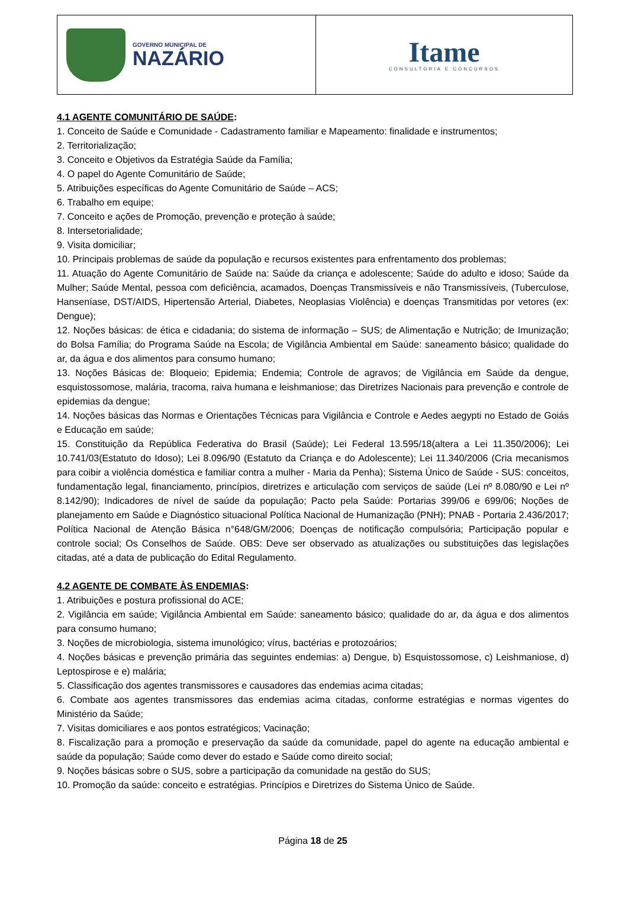GOVERNO MUNICIPAL DE
NAZÁRIO
Itame
CONSULTORIA E CONCURSOS
4.1 AGENTE COMUNITÁRIO DE SAÚDE:
1. Conceito de Saúde e Comunidade - Cadastramento familiar e Mapeamento: finalidade e instrumentos;
2. Territorialização;
3. Conceito e Objetivos da Estratégia Saúde da Família;
4. O papel do Agente Comunitário de Saúde;
5. Atribuições específicas do Agente Comunitário de Saúde – ACS;
6. Trabalho em equipe;
7. Conceito e ações de Promoção, prevenção e proteção à saúde;
8. Intersetorialidade;
9. Visita domiciliar;
10. Principais problemas de saúde da população e recursos existentes para enfrentamento dos problemas;
11. Atuação do Agente Comunitário de Saúde na: Saúde da criança e adolescente; Saúde do adulto e idoso; Saúde da Mulher; Saúde Mental, pessoa com deficiência, acamados, Doenças Transmissíveis e não Transmissíveis, (Tuberculose, Hanseníase, DST/AIDS, Hipertensão Arterial, Diabetes, Neoplasias Violência) e doenças Transmitidas por vetores (ex: Dengue);
12. Noções básicas: de ética e cidadania; do sistema de informação – SUS; de Alimentação e Nutrição; de Imunização; do Bolsa Família; do Programa Saúde na Escola; de Vigilância Ambiental em Saúde: saneamento básico; qualidade do ar, da água e dos alimentos para consumo humano;
13. Noções Básicas de: Bloqueio; Epidemia; Endemia; Controle de agravos; de Vigilância em Saúde da dengue, esquistossomose, malária, tracoma, raiva humana e leishmaniose; das Diretrizes Nacionais para prevenção e controle de epidemias da dengue;
14. Noções básicas das Normas e Orientações Técnicas para Vigilância e Controle e Aedes aegypti no Estado de Goiás e Educação em saúde;
15. Constituição da República Federativa do Brasil (Saúde); Lei Federal 13.595/18(altera a Lei 11.350/2006); Lei 10.741/03(Estatuto do Idoso); Lei 8.096/90 (Estatuto da Criança e do Adolescente); Lei 11.340/2006 (Cria mecanismos para coibir a violência doméstica e familiar contra a mulher - Maria da Penha); Sistema Único de Saúde - SUS: conceitos, fundamentação legal, financiamento, princípios, diretrizes e articulação com serviços de saúde (Lei nº 8.080/90 e Lei nº 8.142/90); Indicadores de nível de saúde da população; Pacto pela Saúde: Portarias 399/06 e 699/06; Noções de planejamento em Saúde e Diagnóstico situacional Política Nacional de Humanização (PNH); PNAB - Portaria 2.436/2017; Política Nacional de Atenção Básica n°648/GM/2006; Doenças de notificação compulsória; Participação popular e controle social; Os Conselhos de Saúde. OBS: Deve ser observado as atualizações ou substituições das legislações citadas, até a data de publicação do Edital Regulamento.
4.2 AGENTE DE COMBATE ÀS ENDEMIAS:
1. Atribuições e postura profissional do ACE;
2. Vigilância em saúde; Vigilância Ambiental em Saúde: saneamento básico; qualidade do ar, da água e dos alimentos para consumo humano;
3. Noções de microbiologia, sistema imunológico; vírus, bactérias e protozoários;
4. Noções básicas e prevenção primária das seguintes endemias: a) Dengue, b) Esquistossomose, c) Leishmaniose, d) Leptospirose e e) malária;
5. Classificação dos agentes transmissores e causadores das endemias acima citadas;
6. Combate aos agentes transmissores das endemias acima citadas, conforme estratégias e normas vigentes do Ministério da Saúde;
7. Visitas domiciliares e aos pontos estratégicos; Vacinação;
8. Fiscalização para a promoção e preservação da saúde da comunidade, papel do agente na educação ambiental e saúde da população; Saúde como dever do estado e Saúde como direito social;
9. Noções básicas sobre o SUS, sobre a participação da comunidade na gestão do SUS;
10. Promoção da saúde: conceito e estratégias. Princípios e Diretrizes do Sistema Único de Saúde.
Página 18 de 25